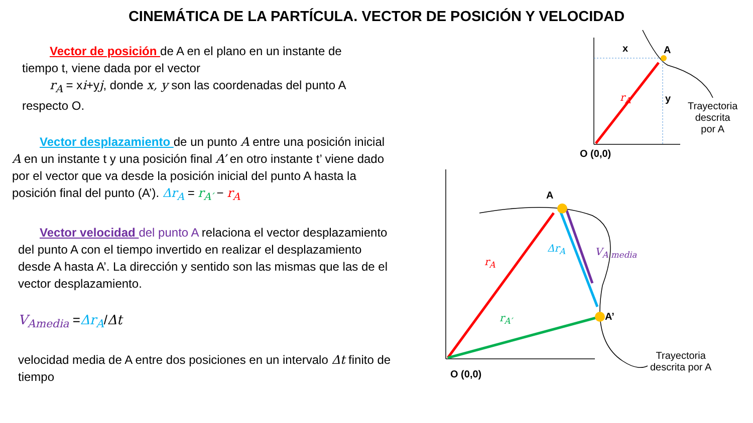CINEMÁTICA DE LA PARTÍCULA. VECTOR DE POSICIÓN Y VELOCIDAD
Vector de posición de A en el plano en un instante de
tiempo t, viene dada por el vector
r<sub>A</sub> = xi+yj, donde x, y son las coordenadas del punto A
respecto O.
Vector desplazamiento de un punto A entre una posición inicial A en un instante t y una posición final A’ en otro instante t’ viene dado por el vector que va desde la posición inicial del punto A hasta la posición final del punto (A’). Δr<sub>A</sub> = r<sub>A′</sub> − r<sub>A</sub>
Vector velocidad del punto A relaciona el vector desplazamiento del punto A con el tiempo invertido en realizar el desplazamiento desde A hasta A’. La dirección y sentido son las mismas que las de el vector desplazamiento.
V<sub>Amedia</sub> =Δr<sub>A</sub>/Δt
velocidad media de A entre dos posiciones en un intervalo Δt finito de tiempo
x A
r<sub>A</sub> y
Trayectoria
descrita
por A
O (0,0)
A
r<sub>A</sub>
Δr<sub>A</sub> V<sub>A media</sub>
r<sub>A′</sub> A’
Trayectoria
descrita por A
O (0,0)